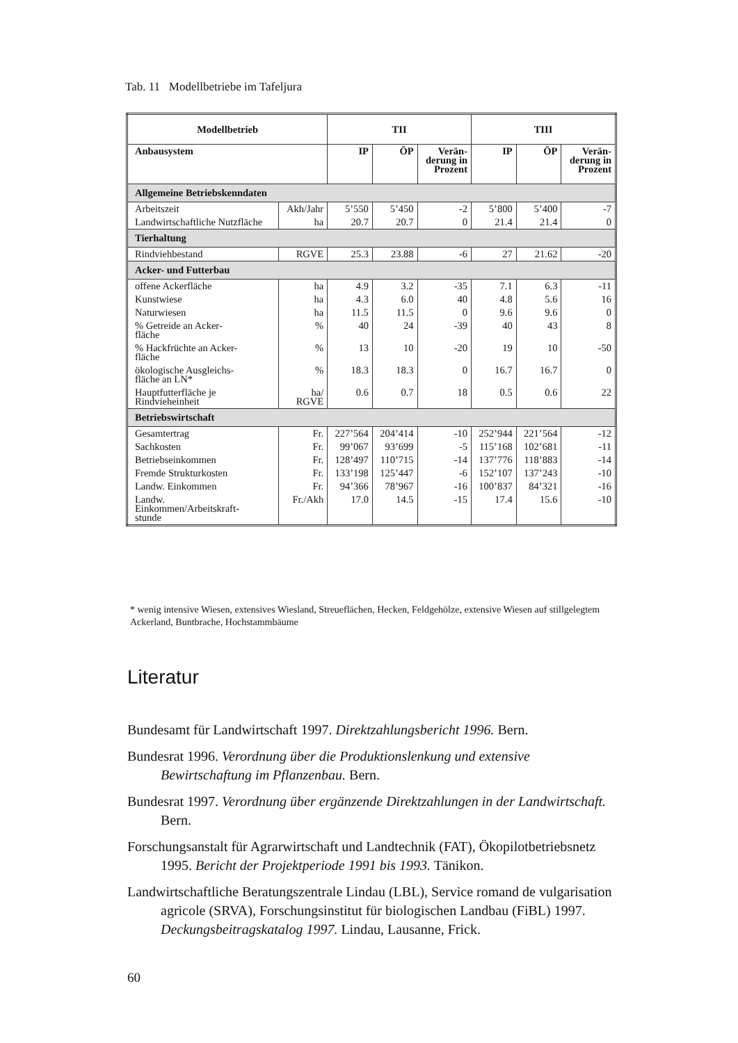Tab. 11 Modellbetriebe im Tafeljura
| Modellbetrieb | | TII | | | TIII | | |
| --- | --- | --- | --- | --- | --- | --- | --- |
| Anbausystem | | IP | ÖP | Verän- derung in Prozent | IP | ÖP | Verän- derung in Prozent |
| Allgemeine Betriebskenndaten | | | | | | | |
| Arbeitszeit | Akh/Jahr | 5’550 | 5’450 | -2 | 5’800 | 5’400 | -7 |
| Landwirtschaftliche Nutzfläche | ha | 20.7 | 20.7 | 0 | 21.4 | 21.4 | 0 |
| Tierhaltung | | | | | | | |
| Rindviehbestand | RGVE | 25.3 | 23.88 | -6 | 27 | 21.62 | -20 |
| Acker- und Futterbau | | | | | | | |
| offene Ackerfläche | ha | 4.9 | 3.2 | -35 | 7.1 | 6.3 | -11 |
| Kunstwiese | ha | 4.3 | 6.0 | 40 | 4.8 | 5.6 | 16 |
| Naturwiesen | ha | 11.5 | 11.5 | 0 | 9.6 | 9.6 | 0 |
| % Getreide an Acker- fläche | % | 40 | 24 | -39 | 40 | 43 | 8 |
| % Hackfrüchte an Acker- fläche | % | 13 | 10 | -20 | 19 | 10 | -50 |
| ökologische Ausgleichs- fläche an LN* | % | 18.3 | 18.3 | 0 | 16.7 | 16.7 | 0 |
| Hauptfutterfläche je Rindvieheinheit | ha/ RGVE | 0.6 | 0.7 | 18 | 0.5 | 0.6 | 22 |
| Betriebswirtschaft | | | | | | | |
| Gesamtertrag | Fr. | 227’564 | 204’414 | -10 | 252’944 | 221’564 | -12 |
| Sachkosten | Fr. | 99’067 | 93’699 | -5 | 115’168 | 102’681 | -11 |
| Betriebseinkommen | Fr. | 128’497 | 110’715 | -14 | 137’776 | 118’883 | -14 |
| Fremde Strukturkosten | Fr. | 133’198 | 125’447 | -6 | 152’107 | 137’243 | -10 |
| Landw. Einkommen | Fr. | 94’366 | 78’967 | -16 | 100’837 | 84’321 | -16 |
| Landw. Einkommen/Arbeitskraft- stunde | Fr./Akh | 17.0 | 14.5 | -15 | 17.4 | 15.6 | -10 |
* wenig intensive Wiesen, extensives Wiesland, Streueflächen, Hecken, Feldgehölze, extensive Wiesen auf stillgelegtem Ackerland, Buntbrache, Hochstammbäume
Literatur
Bundesamt für Landwirtschaft 1997. Direktzahlungsbericht 1996. Bern.
Bundesrat 1996. Verordnung über die Produktionslenkung und extensive Bewirtschaftung im Pflanzenbau. Bern.
Bundesrat 1997. Verordnung über ergänzende Direktzahlungen in der Landwirtschaft. Bern.
Forschungsanstalt für Agrarwirtschaft und Landtechnik (FAT), Ökopilotbetriebsnetz 1995. Bericht der Projektperiode 1991 bis 1993. Tänikon.
Landwirtschaftliche Beratungszentrale Lindau (LBL), Service romand de vulgarisation agricole (SRVA), Forschungsinstitut für biologischen Landbau (FiBL) 1997. Deckungsbeitragskatalog 1997. Lindau, Lausanne, Frick.
60